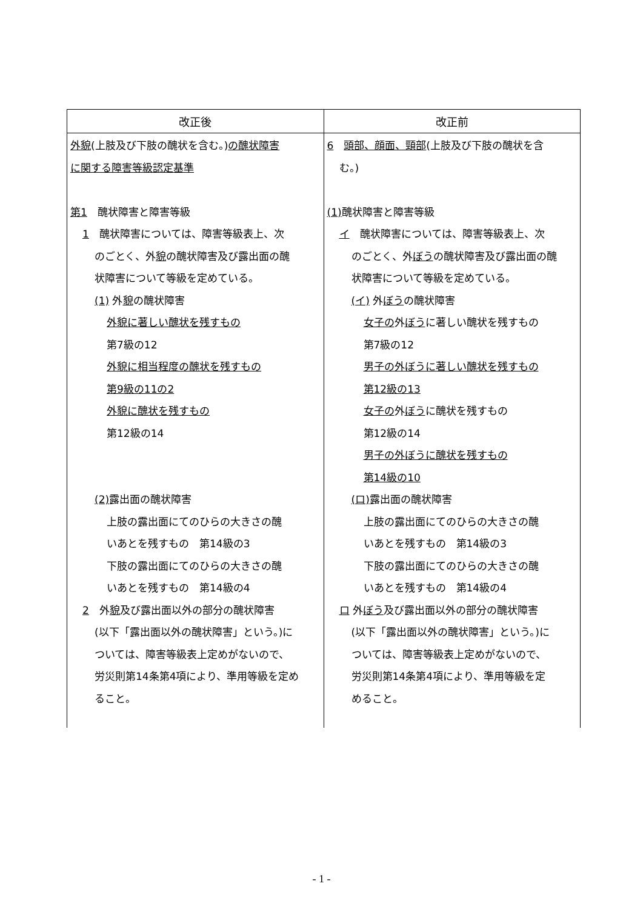| 改正後 | 改正前 |
| --- | --- |
| 外貌 (上肢及び下肢の醜状を含む。) の醜状障害 に関する障害等級認定基準 第1 醜状障害と障害等級 1 醜状障害については、障害等級表上、次 のごとく、外 貌 の醜状障害及び露出面の醜 状障害について等級を定めている。 (1) 外 貌 の醜状障害 外貌に著しい醜状を残すもの 第7級の12 外貌に相当程度の醜状を残すもの 第9級の11の2 外貌に醜状を残すもの 第12級の14 (2) 露出面の醜状障害 上肢の露出面にてのひらの大きさの醜 いあとを残すもの 第14級の3 下肢の露出面にてのひらの大きさの醜 いあとを残すもの 第14級の4 2 外 貌 及び露出面以外の部分の醜状障害 (以下「露出面以外の醜状障害」という。)に ついては、障害等級表上定めがないので、 労災則第14条第4項により、準用等級を定め ること。 | 6 頭部、顔面、頸部 (上肢及び下肢の醜状を含 む。) (1) 醜状障害と障害等級 イ 醜状障害については、障害等級表上、次 のごとく、外 ぼう の醜状障害及び露出面の醜 状障害について等級を定めている。 (イ) 外 ぼう の醜状障害 女子の 外 ぼう に著しい醜状を残すもの 第7級の12 男子の外ぼうに著しい醜状を残すもの 第12級の13 女子の 外 ぼう に醜状を残すもの 第12級の14 男子の外ぼうに醜状を残すもの 第14級の10 (ロ) 露出面の醜状障害 上肢の露出面にてのひらの大きさの醜 いあとを残すもの 第14級の3 下肢の露出面にてのひらの大きさの醜 いあとを残すもの 第14級の4 ロ 外 ぼう 及び露出面以外の部分の醜状障害 (以下「露出面以外の醜状障害」という。)に ついては、障害等級表上定めがないので、 労災則第14条第4項により、準用等級を定 めること。 |
- 1 -